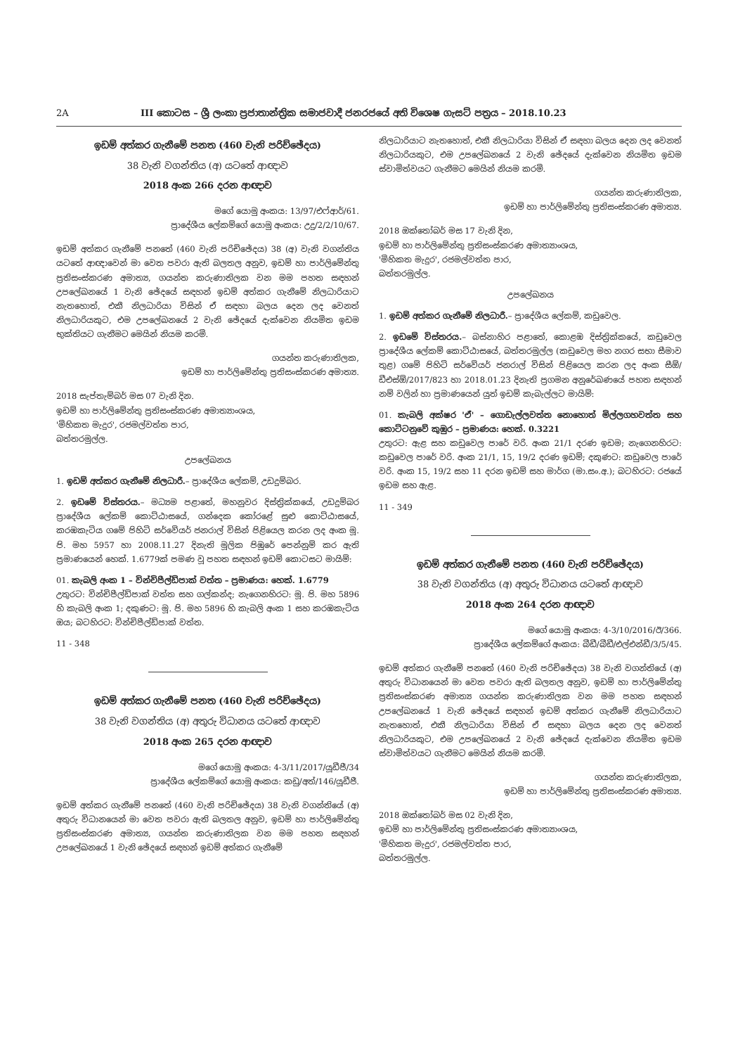2A III කොටස – ශ්‍රී ලංකා ප්‍රජාතාන්ත්‍රික සමාජවාදී ජනරජයේ අති විශෙෂ ගැසට් පත්‍රය – 2018.10.23
ඉඩම් අත්කර ගැනීමේ පනත (460 වැනි පරිච්ඡේදය)
38 වැනි වගන්තිය (අ) යටතේ ආඥාව
2018 අංක 266 දරන ආඥාව
මගේ යොමු අංකය: 13/97/එෆ්ආර්/61.
ප්‍රාදේශීය ලේකම්ගේ යොමු අංකය: උදු/2/2/10/67.
ඉඩම් අත්කර ගැනීමේ පනතේ (460 වැනි පරිච්ඡේදය) 38 (අ) වැනි වගන්තිය යටතේ ආඥාවෙන් මා වෙත පවරා ඇති බලතල අනුව, ඉඩම් හා පාර්ලිමේන්තු ප්‍රතිසංස්කරණ අමාත්‍ය, ගයන්ත කරුණාතිලක වන මම පහත සඳහන් උපලේඛනයේ 1 වැනි ඡේදයේ සඳහන් ඉඩම් අත්කර ගැනීමේ නිලධාරියාට නැතහොත්, එකී නිලධාරියා විසින් ඒ සඳහා බලය දෙන ලද වෙනත් නිලධාරියකුට, එම උපලේඛනයේ 2 වැනි ඡේදයේ දැක්වෙන නියමිත ඉඩම භුක්තියට ගැනීමට මෙයින් නියම කරමි.
ගයන්ත කරුණාතිලක,
ඉඩම් හා පාර්ලිමේන්තු ප්‍රතිසංස්කරණ අමාත්‍ය.
2018 සැප්තැම්බර් මස 07 වැනි දින.
ඉඩම් හා පාර්ලිමේන්තු ප්‍රතිසංස්කරණ අමාත්‍යාංශය,
'මිහිකත මැදුර', රජමල්වත්ත පාර,
බත්තරමුල්ල.
උපලේඛනය
1. ඉඩම් අත්කර ගැනීමේ නිලධාරී.– ප්‍රාදේශීය ලේකම්, උඩදුම්බර.
2. ඉඩමේ විස්තරය.– මධ්‍යම පළාතේ, මහනුවර දිස්ත්‍රික්කයේ, උඩදුම්බර ප්‍රාදේශීය ලේකම් කොට්ඨාසයේ, ගන්දෙක කෝරළේ සුළු කොට්ඨාසයේ, කරඹකැටිය ගමේ පිහිටි සර්වේයර් ජනරාල් විසින් පිළියෙල කරන ලද අංක මූ. පි. මහ 5957 හා 2008.11.27 දිනැති මූලික පිඹුරේ පෙන්නුම් කර ඇති ප්‍රමාණයෙන් හෙක්. 1.6779ක් පමණ වූ පහත සඳහන් ඉඩම් කොටසට මායිම්:
01. කැබලි අංක 1 – වින්චිපීල්ඩ්පාක් වත්ත – ප්‍රමාණය: හෙක්. 1.6779
උතුරට: වින්චිපීල්ඩ්පාක් වත්ත සහ ගල්කන්ද; නැගෙනහිරට: මූ. පි. මහ 5896 හි කැබලි අංක 1; දකුණට: මූ. පි. මහ 5896 හි කැබලි අංක 1 සහ කරඹකැටිය ඔය; බටහිරට: වින්චිපීල්ඩ්පාක් වත්ත.
11 - 348
ඉඩම් අත්කර ගැනීමේ පනත (460 වැනි පරිච්ඡේදය)
38 වැනි වගන්තිය (අ) අතුරු විධානය යටතේ ආඥාව
2018 අංක 265 දරන ආඥාව
මගේ යොමු අංකය: 4-3/11/2017/යූඩීජී/34
ප්‍රාදේශීය ලේකම්ගේ යොමු අංකය: කඩු/අත්/146/යූඩීජී.
ඉඩම් අත්කර ගැනීමේ පනතේ (460 වැනි පරිච්ඡේදය) 38 වැනි වගන්තියේ (අ) අතුරු විධානයෙන් මා වෙත පවරා ඇති බලතල අනුව, ඉඩම් හා පාර්ලිමේන්තු ප්‍රතිසංස්කරණ අමාත්‍ය, ගයන්ත කරුණාතිලක වන මම පහත සඳහන් උපලේඛනයේ 1 වැනි ඡේදයේ සඳහන් ඉඩම් අත්කර ගැනීමේ
නිලධාරියාට නැතහොත්, එකී නිලධාරියා විසින් ඒ සඳහා බලය දෙන ලද වෙනත් නිලධාරියකුට, එම උපලේඛනයේ 2 වැනි ඡේදයේ දැක්වෙන නියමිත ඉඩම ස්වාමිත්වයට ගැනීමට මෙයින් නියම කරමි.
ගයන්ත කරුණාතිලක,
ඉඩම් හා පාර්ලිමේන්තු ප්‍රතිසංස්කරණ අමාත්‍ය.
2018 ඔක්තෝබර් මස 17 වැනි දින,
ඉඩම් හා පාර්ලිමේන්තු ප්‍රතිසංස්කරණ අමාත්‍යාංශය,
'මිහිකත මැදුර', රජමල්වත්ත පාර,
බත්තරමුල්ල.
උපලේඛනය
1. ඉඩම් අත්කර ගැනීමේ නිලධාරී.– ප්‍රාදේශීය ලේකම්, කඩුවෙල.
2. ඉඩමේ විස්තරය.– බස්නාහිර පළාතේ, කොළඹ දිස්ත්‍රික්කයේ, කඩුවෙල ප්‍රාදේශීය ලේකම් කොට්ඨාසයේ, බත්තරමුල්ල (කඩුවෙල මහ නගර සභා සීමාව තුළ) ගමේ පිහිටි සර්වේයර් ජනරාල් විසින් පිළියෙල කරන ලද අංක සීඕ/ඩීඑස්ඕ/2017/823 හා 2018.01.23 දිනැති ප්‍රගමන අනුරේඛණයේ පහත සඳහන් නම් වලින් හා ප්‍රමාණයෙන් යුත් ඉඩම් කැබැල්ලට මායිම්:
01. කැබලි අක්ෂර 'ඒ' – ගොඩැල්ලවත්ත නොහොත් මිල්ලගහවත්ත සහ කොට්ටනුවේ කුඹුර – ප්‍රමාණය: හෙක්. 0.3221
උතුරට: ඇළ සහ කඩුවෙල පාරේ වරි. අංක 21/1 දරණ ඉඩම; නැගෙනහිරට: කඩුවෙල පාරේ වරි. අංක 21/1, 15, 19/2 දරණ ඉඩම්; දකුණට: කඩුවෙල පාරේ වරි. අංක 15, 19/2 සහ 11 දරන ඉඩම් සහ මාර්ග (මා.සං.අ.); බටහිරට: රජයේ ඉඩම සහ ඇළ.
11 - 349
ඉඩම් අත්කර ගැනීමේ පනත (460 වැනි පරිච්ඡේදය)
38 වැනි වගන්තිය (අ) අතුරු විධානය යටතේ ආඥාව
2018 අංක 264 දරන ආඥාව
මගේ යොමු අංකය: 4-3/10/2016/ඊ/366.
ප්‍රාදේශීය ලේකම්ගේ අංකය: බීඩී/බීඩී/එල්එන්ඩී/3/5/45.
ඉඩම් අත්කර ගැනීමේ පනතේ (460 වැනි පරිච්ඡේදය) 38 වැනි වගන්තියේ (අ) අතුරු විධානයෙන් මා වෙත පවරා ඇති බලතල අනුව, ඉඩම් හා පාර්ලිමේන්තු ප්‍රතිසංස්කරණ අමාත්‍ය ගයන්ත කරුණාතිලක වන මම පහත සඳහන් උපලේඛනයේ 1 වැනි ඡේදයේ සඳහන් ඉඩම් අත්කර ගැනීමේ නිලධාරියාට නැතහොත්, එකී නිලධාරියා විසින් ඒ සඳහා බලය දෙන ලද වෙනත් නිලධාරියකුට, එම උපලේඛනයේ 2 වැනි ඡේදයේ දැක්වෙන නියමිත ඉඩම ස්වාමිත්වයට ගැනීමට මෙයින් නියම කරමි.
ගයන්ත කරුණාතිලක,
ඉඩම් හා පාර්ලිමේන්තු ප්‍රතිසංස්කරණ අමාත්‍ය.
2018 ඔක්තෝබර් මස 02 වැනි දින,
ඉඩම් හා පාර්ලිමේන්තු ප්‍රතිසංස්කරණ අමාත්‍යාංශය,
'මිහිකත මැදුර', රජමල්වත්ත පාර,
බත්තරමුල්ල.